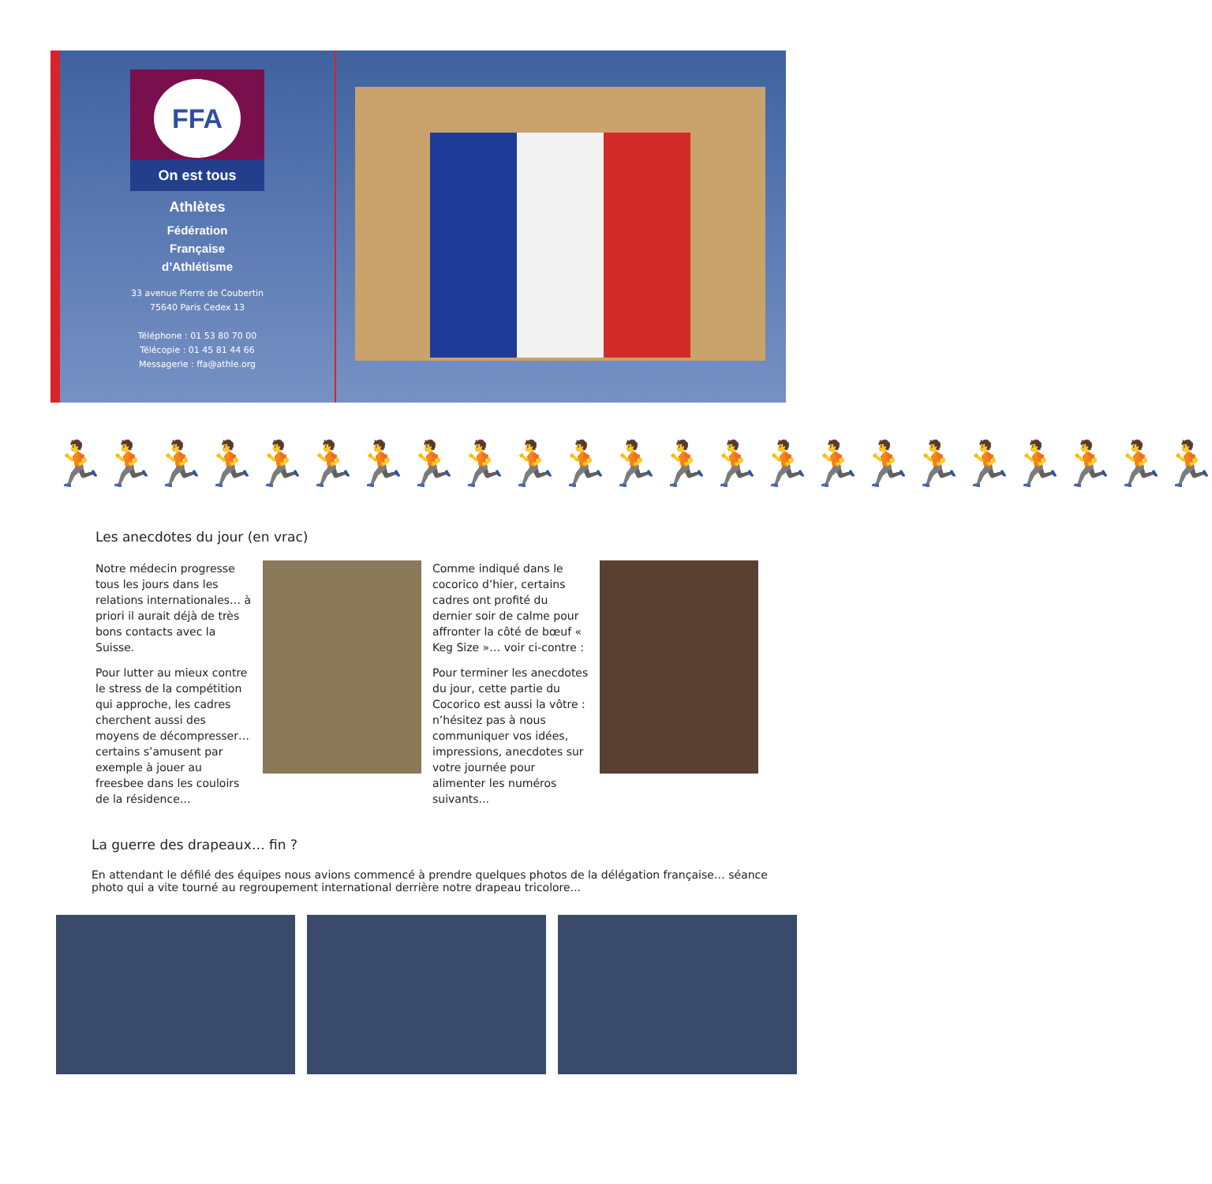FFA
On est tous Athlètes
Fédération
Française
d’Athlétisme
33 avenue Pierre de Coubertin
75640 Paris Cedex 13
Téléphone : 01 53 80 70 00
Télécopie : 01 45 81 44 66
Messagerie : ffa@athle.org
🏃🏃🏃🏃🏃🏃🏃🏃🏃🏃🏃🏃🏃🏃🏃🏃🏃🏃🏃🏃🏃🏃🏃
Les anecdotes du jour (en vrac)
Notre médecin progresse tous les jours dans les relations internationales… à priori il aurait déjà de très bons contacts avec la Suisse.
Pour lutter au mieux contre le stress de la compétition qui approche, les cadres cherchent aussi des moyens de décompresser… certains s’amusent par exemple à jouer au freesbee dans les couloirs de la résidence…
Comme indiqué dans le cocorico d’hier, certains cadres ont profité du dernier soir de calme pour affronter la côté de bœuf « Keg Size »… voir ci-contre :
Pour terminer les anecdotes du jour, cette partie du Cocorico est aussi la vôtre : n’hésitez pas à nous communiquer vos idées, impressions, anecdotes sur votre journée pour alimenter les numéros suivants...
La guerre des drapeaux… fin ?
En attendant le défilé des équipes nous avions commencé à prendre quelques photos de la délégation française… séance photo qui a vite tourné au regroupement international derrière notre drapeau tricolore...